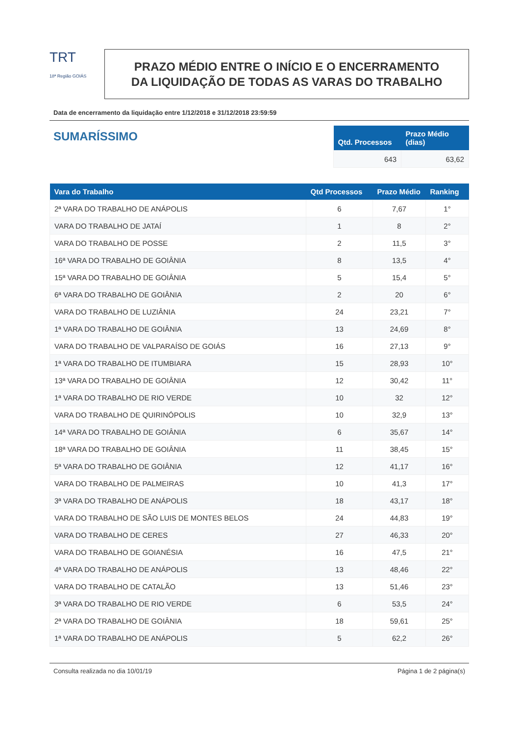TRT
18ª Região GOIÁS
PRAZO MÉDIO ENTRE O INÍCIO E O ENCERRAMENTO
DA LIQUIDAÇÃO DE TODAS AS VARAS DO TRABALHO
Data de encerramento da liquidação entre 1/12/2018 e 31/12/2018 23:59:59
SUMARÍSSIMO
| Qtd. Processos | Prazo Médio (dias) |
| --- | --- |
| 643 | 63,62 |
| Vara do Trabalho | Qtd Processos | Prazo Médio | Ranking |
| --- | --- | --- | --- |
| 2ª VARA DO TRABALHO DE ANÁPOLIS | 6 | 7,67 | 1° |
| VARA DO TRABALHO DE JATAÍ | 1 | 8 | 2° |
| VARA DO TRABALHO DE POSSE | 2 | 11,5 | 3° |
| 16ª VARA DO TRABALHO DE GOIÂNIA | 8 | 13,5 | 4° |
| 15ª VARA DO TRABALHO DE GOIÂNIA | 5 | 15,4 | 5° |
| 6ª VARA DO TRABALHO DE GOIÂNIA | 2 | 20 | 6° |
| VARA DO TRABALHO DE LUZIÂNIA | 24 | 23,21 | 7° |
| 1ª VARA DO TRABALHO DE GOIÂNIA | 13 | 24,69 | 8° |
| VARA DO TRABALHO DE VALPARAÍSO DE GOIÁS | 16 | 27,13 | 9° |
| 1ª VARA DO TRABALHO DE ITUMBIARA | 15 | 28,93 | 10° |
| 13ª VARA DO TRABALHO DE GOIÂNIA | 12 | 30,42 | 11° |
| 1ª VARA DO TRABALHO DE RIO VERDE | 10 | 32 | 12° |
| VARA DO TRABALHO DE QUIRINÓPOLIS | 10 | 32,9 | 13° |
| 14ª VARA DO TRABALHO DE GOIÂNIA | 6 | 35,67 | 14° |
| 18ª VARA DO TRABALHO DE GOIÂNIA | 11 | 38,45 | 15° |
| 5ª VARA DO TRABALHO DE GOIÂNIA | 12 | 41,17 | 16° |
| VARA DO TRABALHO DE PALMEIRAS | 10 | 41,3 | 17° |
| 3ª VARA DO TRABALHO DE ANÁPOLIS | 18 | 43,17 | 18° |
| VARA DO TRABALHO DE SÃO LUIS DE MONTES BELOS | 24 | 44,83 | 19° |
| VARA DO TRABALHO DE CERES | 27 | 46,33 | 20° |
| VARA DO TRABALHO DE GOIANÉSIA | 16 | 47,5 | 21° |
| 4ª VARA DO TRABALHO DE ANÁPOLIS | 13 | 48,46 | 22° |
| VARA DO TRABALHO DE CATALÃO | 13 | 51,46 | 23° |
| 3ª VARA DO TRABALHO DE RIO VERDE | 6 | 53,5 | 24° |
| 2ª VARA DO TRABALHO DE GOIÂNIA | 18 | 59,61 | 25° |
| 1ª VARA DO TRABALHO DE ANÁPOLIS | 5 | 62,2 | 26° |
Consulta realizada no dia 10/01/19 Página 1 de 2 página(s)